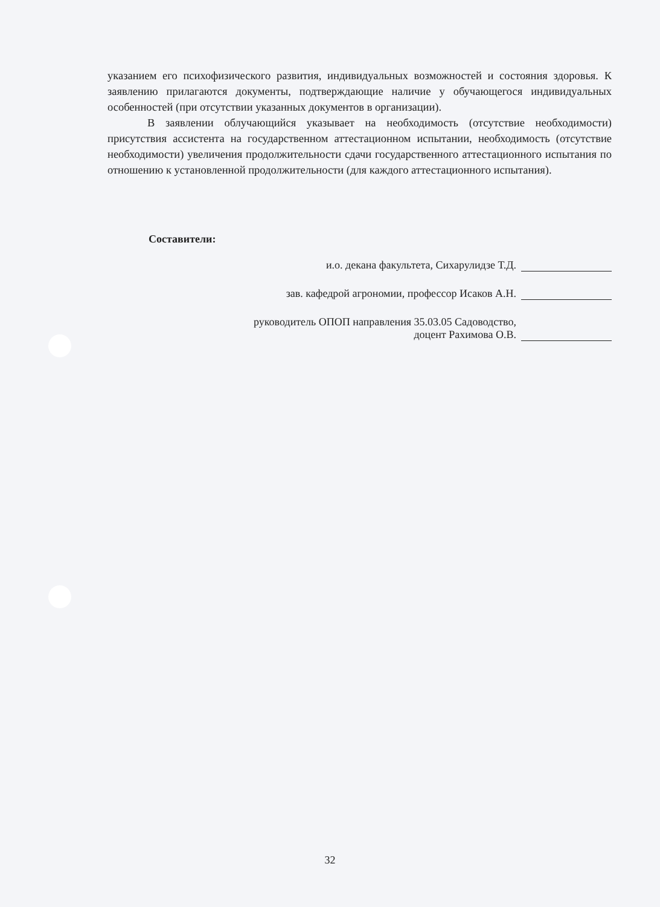указанием его психофизического развития, индивидуальных возможностей и состояния здоровья. К заявлению прилагаются документы, подтверждающие наличие у обучающегося индивидуальных особенностей (при отсутствии указанных документов в организации).
В заявлении облучающийся указывает на необходимость (отсутствие необходимости) присутствия ассистента на государственном аттестационном испытании, необходимость (отсутствие необходимости) увеличения продолжительности сдачи государственного аттестационного испытания по отношению к установленной продолжительности (для каждого аттестационного испытания).
Составители:
и.о. декана факультета, Сихарулидзе Т.Д.
зав. кафедрой агрономии, профессор Исаков А.Н.
руководитель ОПОП направления 35.03.05 Садоводство,
доцент Рахимова О.В.
32